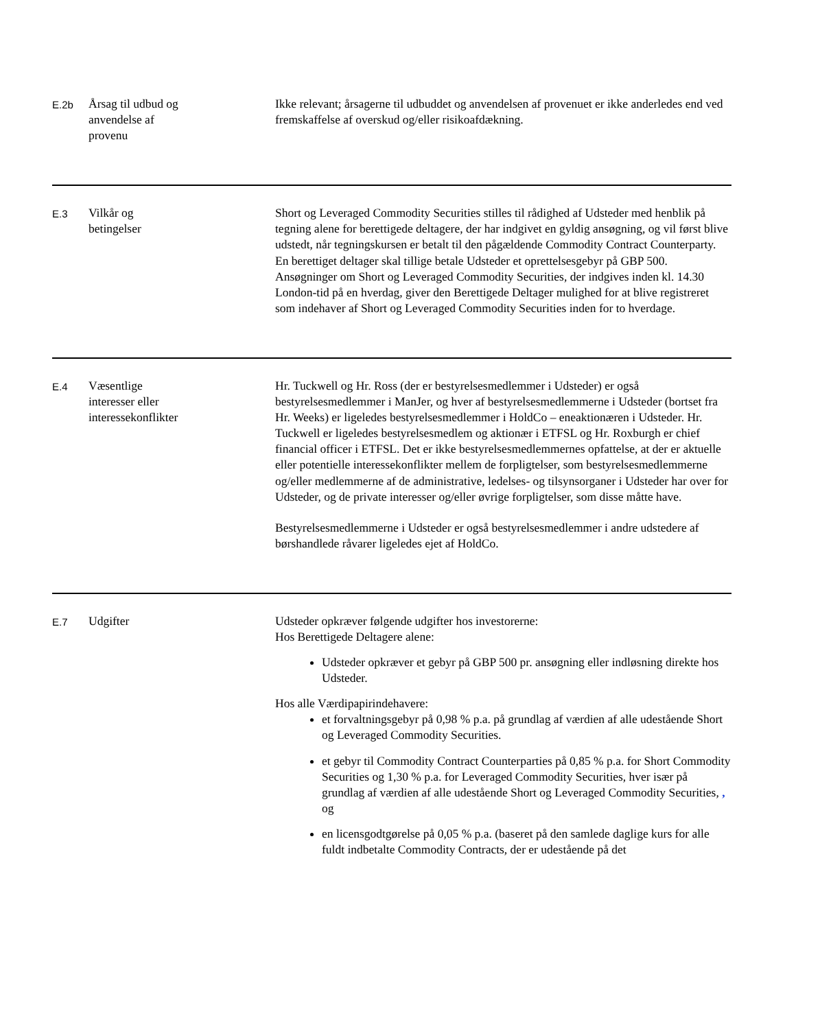| E.2b | Årsag til udbud og anvendelse af provenu | Ikke relevant; årsagerne til udbuddet og anvendelsen af provenuet er ikke anderledes end ved fremskaffelse af overskud og/eller risikoafdækning. |
| E.3 | Vilkår og betingelser | Short og Leveraged Commodity Securities stilles til rådighed af Udsteder med henblik på tegning alene for berettigede deltagere, der har indgivet en gyldig ansøgning, og vil først blive udstedt, når tegningskursen er betalt til den pågældende Commodity Contract Counterparty. En berettiget deltager skal tillige betale Udsteder et oprettelsesgebyr på GBP 500. Ansøgninger om Short og Leveraged Commodity Securities, der indgives inden kl. 14.30 London-tid på en hverdag, giver den Berettigede Deltager mulighed for at blive registreret som indehaver af Short og Leveraged Commodity Securities inden for to hverdage. |
| E.4 | Væsentlige interesser eller interessekonflikter | Hr. Tuckwell og Hr. Ross (der er bestyrelsesmedlemmer i Udsteder) er også bestyrelsesmedlemmer i ManJer, og hver af bestyrelsesmedlemmerne i Udsteder (bortset fra Hr. Weeks) er ligeledes bestyrelsesmedlemmer i HoldCo – eneaktionæren i Udsteder. Hr. Tuckwell er ligeledes bestyrelsesmedlem og aktionær i ETFSL og Hr. Roxburgh er chief financial officer i ETFSL. Det er ikke bestyrelsesmedlemmernes opfattelse, at der er aktuelle eller potentielle interessekonflikter mellem de forpligtelser, som bestyrelsesmedlemmerne og/eller medlemmerne af de administrative, ledelses- og tilsynsorganer i Udsteder har over for Udsteder, og de private interesser og/eller øvrige forpligtelser, som disse måtte have. Bestyrelsesmedlemmerne i Udsteder er også bestyrelsesmedlemmer i andre udstedere af børshandlede råvarer ligeledes ejet af HoldCo. |
| E.7 | Udgifter | Udsteder opkræver følgende udgifter hos investorerne: Hos Berettigede Deltagere alene: Udsteder opkræver et gebyr på GBP 500 pr. ansøgning eller indløsning direkte hos Udsteder. Hos alle Værdipapirindehavere: et forvaltningsgebyr på 0,98 % p.a. på grundlag af værdien af alle udestående Short og Leveraged Commodity Securities. et gebyr til Commodity Contract Counterparties på 0,85 % p.a. for Short Commodity Securities og 1,30 % p.a. for Leveraged Commodity Securities, hver især på grundlag af værdien af alle udestående Short og Leveraged Commodity Securities, , og en licensgodtgørelse på 0,05 % p.a. (baseret på den samlede daglige kurs for alle fuldt indbetalte Commodity Contracts, der er udestående på det |